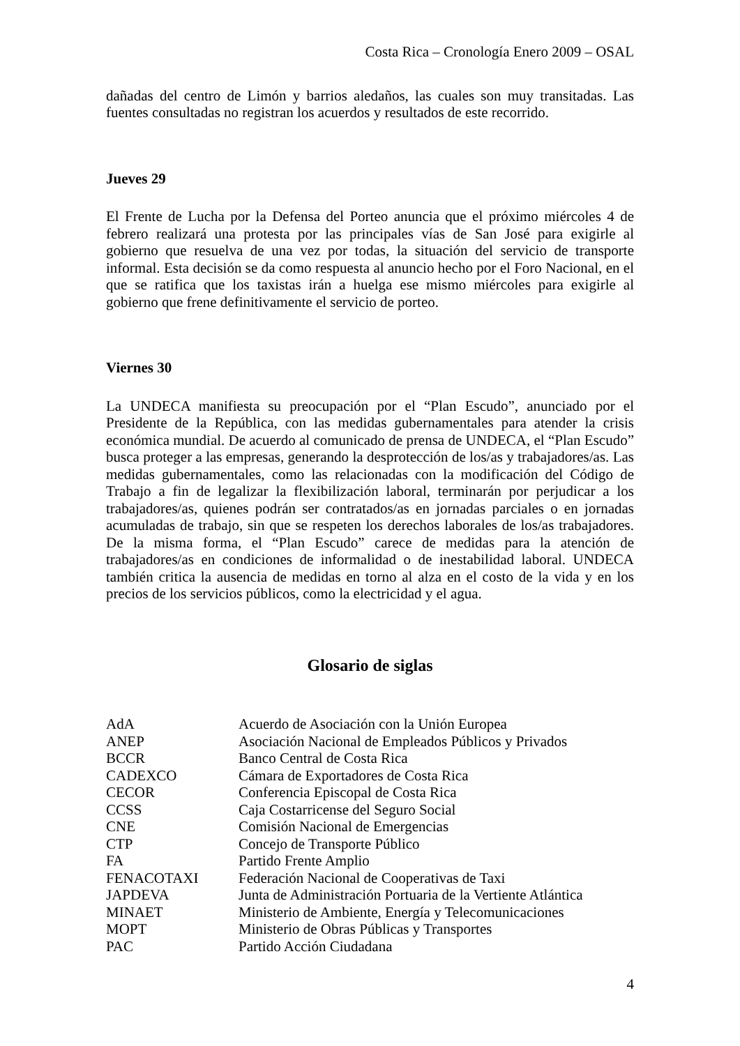Costa Rica – Cronología Enero 2009 – OSAL
dañadas del centro de Limón y barrios aledaños, las cuales son muy transitadas. Las fuentes consultadas no registran los acuerdos y resultados de este recorrido.
Jueves 29
El Frente de Lucha por la Defensa del Porteo anuncia que el próximo miércoles 4 de febrero realizará una protesta por las principales vías de San José para exigirle al gobierno que resuelva de una vez por todas, la situación del servicio de transporte informal. Esta decisión se da como respuesta al anuncio hecho por el Foro Nacional, en el que se ratifica que los taxistas irán a huelga ese mismo miércoles para exigirle al gobierno que frene definitivamente el servicio de porteo.
Viernes 30
La UNDECA manifiesta su preocupación por el “Plan Escudo”, anunciado por el Presidente de la República, con las medidas gubernamentales para atender la crisis económica mundial. De acuerdo al comunicado de prensa de UNDECA, el “Plan Escudo” busca proteger a las empresas, generando la desprotección de los/as y trabajadores/as. Las medidas gubernamentales, como las relacionadas con la modificación del Código de Trabajo a fin de legalizar la flexibilización laboral, terminarán por perjudicar a los trabajadores/as, quienes podrán ser contratados/as en jornadas parciales o en jornadas acumuladas de trabajo, sin que se respeten los derechos laborales de los/as trabajadores. De la misma forma, el “Plan Escudo” carece de medidas para la atención de trabajadores/as en condiciones de informalidad o de inestabilidad laboral. UNDECA también critica la ausencia de medidas en torno al alza en el costo de la vida y en los precios de los servicios públicos, como la electricidad y el agua.
Glosario de siglas
| AdA | Acuerdo de Asociación con la Unión Europea |
| ANEP | Asociación Nacional de Empleados Públicos y Privados |
| BCCR | Banco Central de Costa Rica |
| CADEXCO | Cámara de Exportadores de Costa Rica |
| CECOR | Conferencia Episcopal de Costa Rica |
| CCSS | Caja Costarricense del Seguro Social |
| CNE | Comisión Nacional de Emergencias |
| CTP | Concejo de Transporte Público |
| FA | Partido Frente Amplio |
| FENACOTAXI | Federación Nacional de Cooperativas de Taxi |
| JAPDEVA | Junta de Administración Portuaria de la Vertiente Atlántica |
| MINAET | Ministerio de Ambiente, Energía y Telecomunicaciones |
| MOPT | Ministerio de Obras Públicas y Transportes |
| PAC | Partido Acción Ciudadana |
4